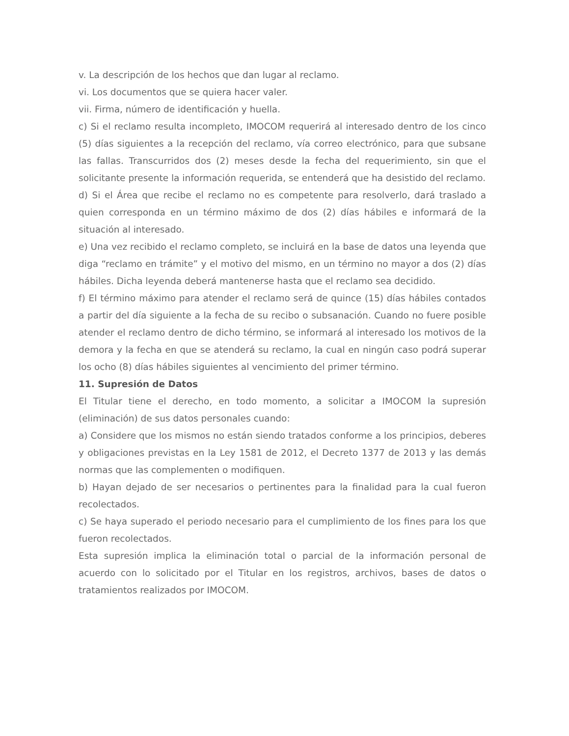v. La descripción de los hechos que dan lugar al reclamo.
vi. Los documentos que se quiera hacer valer.
vii. Firma, número de identificación y huella.
c) Si el reclamo resulta incompleto, IMOCOM requerirá al interesado dentro de los cinco (5) días siguientes a la recepción del reclamo, vía correo electrónico, para que subsane las fallas. Transcurridos dos (2) meses desde la fecha del requerimiento, sin que el solicitante presente la información requerida, se entenderá que ha desistido del reclamo.
d) Si el Área que recibe el reclamo no es competente para resolverlo, dará traslado a quien corresponda en un término máximo de dos (2) días hábiles e informará de la situación al interesado.
e) Una vez recibido el reclamo completo, se incluirá en la base de datos una leyenda que diga “reclamo en trámite” y el motivo del mismo, en un término no mayor a dos (2) días hábiles. Dicha leyenda deberá mantenerse hasta que el reclamo sea decidido.
f) El término máximo para atender el reclamo será de quince (15) días hábiles contados a partir del día siguiente a la fecha de su recibo o subsanación. Cuando no fuere posible atender el reclamo dentro de dicho término, se informará al interesado los motivos de la demora y la fecha en que se atenderá su reclamo, la cual en ningún caso podrá superar los ocho (8) días hábiles siguientes al vencimiento del primer término.
11. Supresión de Datos
El Titular tiene el derecho, en todo momento, a solicitar a IMOCOM la supresión (eliminación) de sus datos personales cuando:
a) Considere que los mismos no están siendo tratados conforme a los principios, deberes y obligaciones previstas en la Ley 1581 de 2012, el Decreto 1377 de 2013 y las demás normas que las complementen o modifiquen.
b) Hayan dejado de ser necesarios o pertinentes para la finalidad para la cual fueron recolectados.
c) Se haya superado el periodo necesario para el cumplimiento de los fines para los que fueron recolectados.
Esta supresión implica la eliminación total o parcial de la información personal de acuerdo con lo solicitado por el Titular en los registros, archivos, bases de datos o tratamientos realizados por IMOCOM.